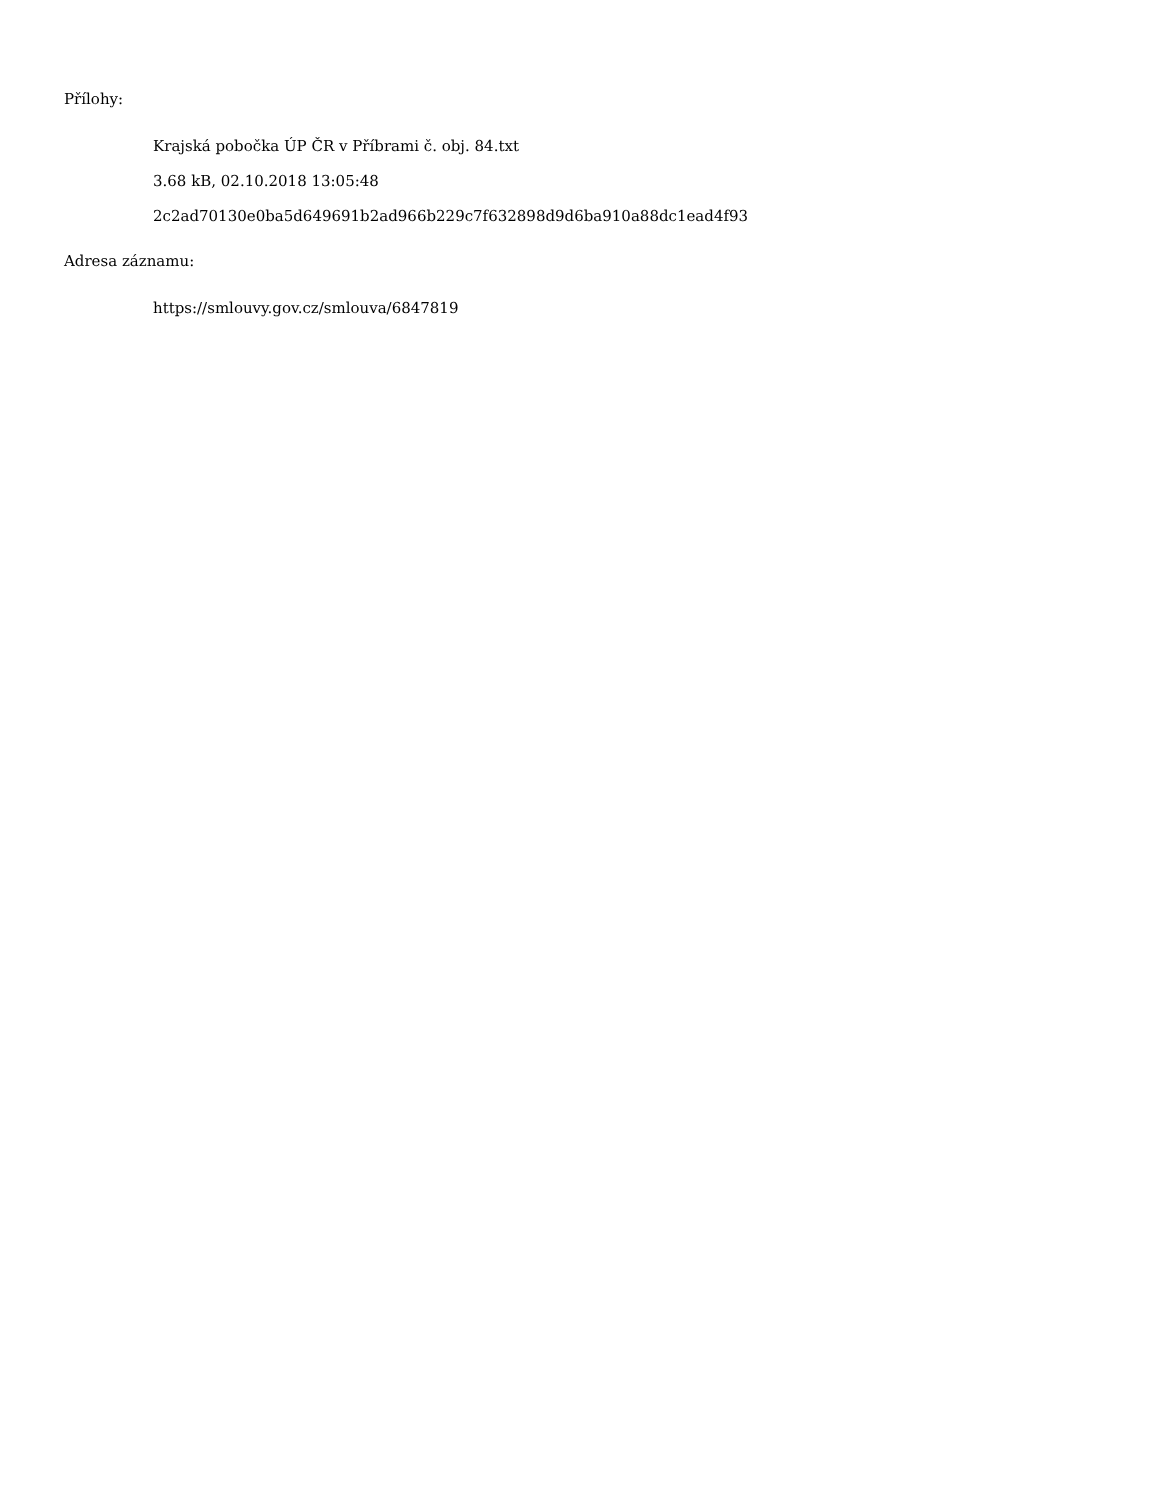Přílohy:
Krajská pobočka ÚP ČR v Příbrami č. obj. 84.txt
3.68 kB, 02.10.2018 13:05:48
2c2ad70130e0ba5d649691b2ad966b229c7f632898d9d6ba910a88dc1ead4f93
Adresa záznamu:
https://smlouvy.gov.cz/smlouva/6847819